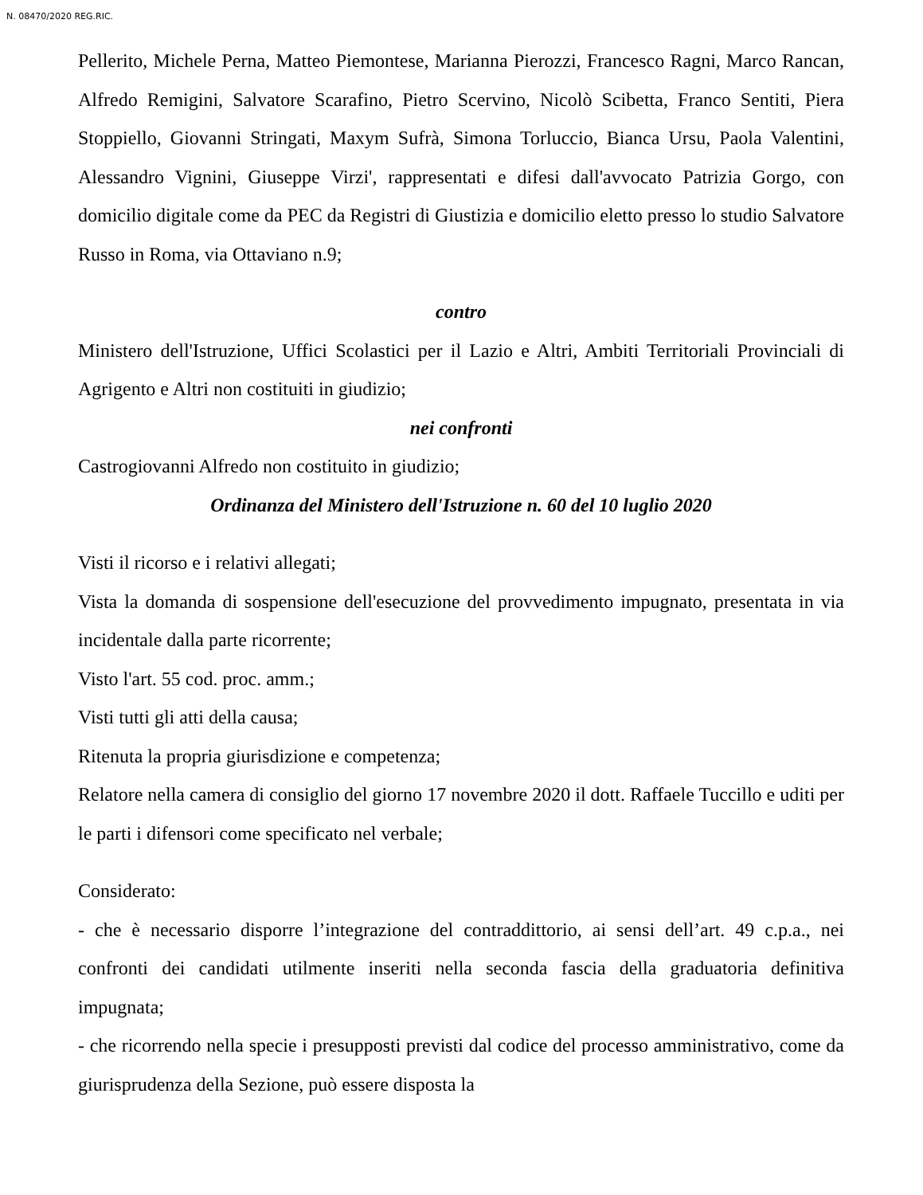N. 08470/2020 REG.RIC.
Pellerito, Michele Perna, Matteo Piemontese, Marianna Pierozzi, Francesco Ragni, Marco Rancan, Alfredo Remigini, Salvatore Scarafino, Pietro Scervino, Nicolò Scibetta, Franco Sentiti, Piera Stoppiello, Giovanni Stringati, Maxym Sufrà, Simona Torluccio, Bianca Ursu, Paola Valentini, Alessandro Vignini, Giuseppe Virzi', rappresentati e difesi dall'avvocato Patrizia Gorgo, con domicilio digitale come da PEC da Registri di Giustizia e domicilio eletto presso lo studio Salvatore Russo in Roma, via Ottaviano n.9;
contro
Ministero dell'Istruzione, Uffici Scolastici per il Lazio e Altri, Ambiti Territoriali Provinciali di Agrigento e Altri non costituiti in giudizio;
nei confronti
Castrogiovanni Alfredo non costituito in giudizio;
Ordinanza del Ministero dell'Istruzione n. 60 del 10 luglio 2020
Visti il ricorso e i relativi allegati;
Vista la domanda di sospensione dell'esecuzione del provvedimento impugnato, presentata in via incidentale dalla parte ricorrente;
Visto l'art. 55 cod. proc. amm.;
Visti tutti gli atti della causa;
Ritenuta la propria giurisdizione e competenza;
Relatore nella camera di consiglio del giorno 17 novembre 2020 il dott. Raffaele Tuccillo e uditi per le parti i difensori come specificato nel verbale;
Considerato:
- che è necessario disporre l’integrazione del contraddittorio, ai sensi dell’art. 49 c.p.a., nei confronti dei candidati utilmente inseriti nella seconda fascia della graduatoria definitiva impugnata;
- che ricorrendo nella specie i presupposti previsti dal codice del processo amministrativo, come da giurisprudenza della Sezione, può essere disposta la